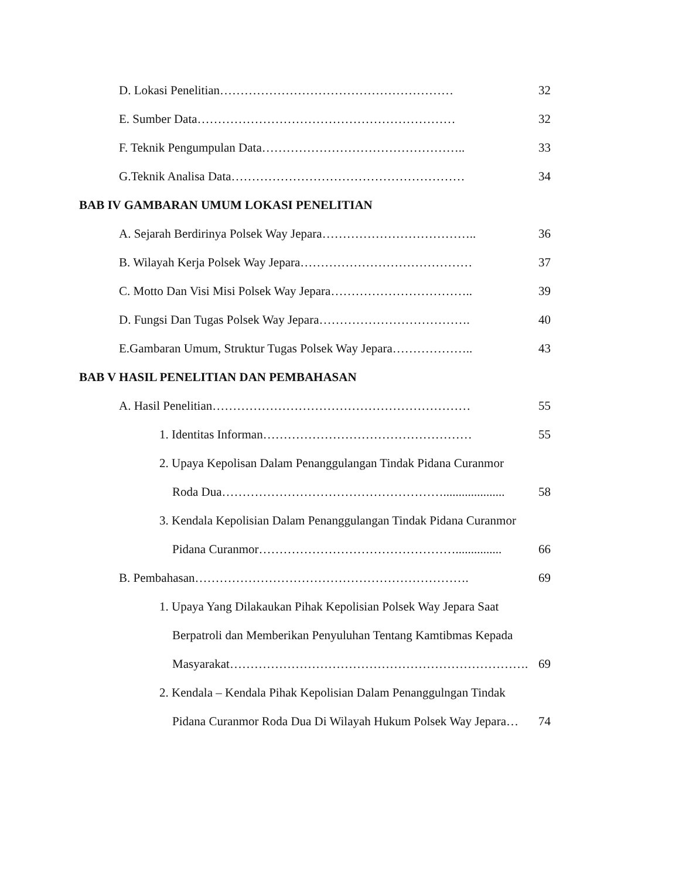D. Lokasi Penelitian………………………………………………… 32
E. Sumber Data……………………………………………………… 32
F. Teknik Pengumpulan Data………………………………………….. 33
G.Teknik Analisa Data………………………………………………… 34
BAB IV GAMBARAN UMUM LOKASI PENELITIAN
A. Sejarah Berdirinya Polsek Way Jepara……………………………….. 36
B. Wilayah Kerja Polsek Way Jepara…………………………………… 37
C. Motto Dan Visi Misi Polsek Way Jepara…………………………….. 39
D. Fungsi Dan Tugas Polsek Way Jepara………………………………. 40
E.Gambaran Umum, Struktur Tugas Polsek Way Jepara……………….. 43
BAB V HASIL PENELITIAN DAN PEMBAHASAN
A. Hasil Penelitian……………………………………………………… 55
1. Identitas Informan…………………………………………… 55
2. Upaya Kepolisan Dalam Penanggulangan Tindak Pidana Curanmor
Roda Dua……………………………………………….................... 58
3. Kendala Kepolisian Dalam Penanggulangan Tindak Pidana Curanmor
Pidana Curanmor…………………………………………............... 66
B. Pembahasan…………………………………………………………. 69
1. Upaya Yang Dilakaukan Pihak Kepolisian Polsek Way Jepara Saat
Berpatroli dan Memberikan Penyuluhan Tentang Kamtibmas Kepada
Masyarakat………………………………………………………………. 69
2. Kendala – Kendala Pihak Kepolisian Dalam Penanggulngan Tindak
Pidana Curanmor Roda Dua Di Wilayah Hukum Polsek Way Jepara… 74